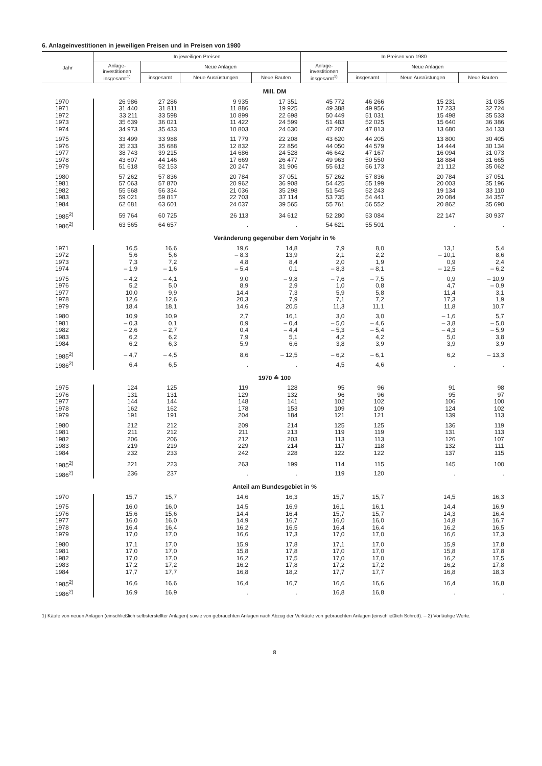6. Anlageinvestitionen in jeweiligen Preisen und in Preisen von 1980
| Jahr | In jeweiligen Preisen | | | | In Preisen von 1980 | | | |
| --- | --- | --- | --- | --- | --- | --- | --- | --- |
| | Anlage- investitionen insgesamt<sup>1)</sup> | Neue Anlagen | | | Anlage- investitionen insgesamt<sup>1)</sup> | Neue Anlagen | | |
| | | insgesamt | Neue Ausrüstungen | Neue Bauten | | insgesamt | Neue Ausrüstungen | Neue Bauten |
| Mill. DM | | | | | | | | |
| 1970 | 26 986 | 27 286 | 9 935 | 17 351 | 45 772 | 46 266 | 15 231 | 31 035 |
| 1971 | 31 440 | 31 811 | 11 886 | 19 925 | 49 388 | 49 956 | 17 233 | 32 724 |
| 1972 | 33 211 | 33 598 | 10 899 | 22 698 | 50 449 | 51 031 | 15 498 | 35 533 |
| 1973 | 35 639 | 36 021 | 11 422 | 24 599 | 51 483 | 52 025 | 15 640 | 36 386 |
| 1974 | 34 973 | 35 433 | 10 803 | 24 630 | 47 207 | 47 813 | 13 680 | 34 133 |
| 1975 | 33 499 | 33 988 | 11 779 | 22 208 | 43 620 | 44 205 | 13 800 | 30 405 |
| 1976 | 35 233 | 35 688 | 12 832 | 22 856 | 44 050 | 44 579 | 14 444 | 30 134 |
| 1977 | 38 743 | 39 215 | 14 686 | 24 528 | 46 642 | 47 167 | 16 094 | 31 073 |
| 1978 | 43 607 | 44 146 | 17 669 | 26 477 | 49 963 | 50 550 | 18 884 | 31 665 |
| 1979 | 51 618 | 52 153 | 20 247 | 31 906 | 55 612 | 56 173 | 21 112 | 35 062 |
| 1980 | 57 262 | 57 836 | 20 784 | 37 051 | 57 262 | 57 836 | 20 784 | 37 051 |
| 1981 | 57 063 | 57 870 | 20 962 | 36 908 | 54 425 | 55 199 | 20 003 | 35 196 |
| 1982 | 55 568 | 56 334 | 21 036 | 35 298 | 51 545 | 52 243 | 19 134 | 33 110 |
| 1983 | 59 021 | 59 817 | 22 703 | 37 114 | 53 735 | 54 441 | 20 084 | 34 357 |
| 1984 | 62 681 | 63 601 | 24 037 | 39 565 | 55 761 | 56 552 | 20 862 | 35 690 |
| 1985<sup>2)</sup> | 59 764 | 60 725 | 26 113 | 34 612 | 52 280 | 53 084 | 22 147 | 30 937 |
| 1986<sup>2)</sup> | 63 565 | 64 657 | . | . | 54 621 | 55 501 | . | . |
| Veränderung gegenüber dem Vorjahr in % | | | | | | | | |
| 1971 | 16,5 | 16,6 | 19,6 | 14,8 | 7,9 | 8,0 | 13,1 | 5,4 |
| 1972 | 5,6 | 5,6 | – 8,3 | 13,9 | 2,1 | 2,2 | – 10,1 | 8,6 |
| 1973 | 7,3 | 7,2 | 4,8 | 8,4 | 2,0 | 1,9 | 0,9 | 2,4 |
| 1974 | – 1,9 | – 1,6 | – 5,4 | 0,1 | – 8,3 | – 8,1 | – 12,5 | – 6,2 |
| 1975 | – 4,2 | – 4,1 | 9,0 | – 9,8 | – 7,6 | – 7,5 | 0,9 | – 10,9 |
| 1976 | 5,2 | 5,0 | 8,9 | 2,9 | 1,0 | 0,8 | 4,7 | – 0,9 |
| 1977 | 10,0 | 9,9 | 14,4 | 7,3 | 5,9 | 5,8 | 11,4 | 3,1 |
| 1978 | 12,6 | 12,6 | 20,3 | 7,9 | 7,1 | 7,2 | 17,3 | 1,9 |
| 1979 | 18,4 | 18,1 | 14,6 | 20,5 | 11,3 | 11,1 | 11,8 | 10,7 |
| 1980 | 10,9 | 10,9 | 2,7 | 16,1 | 3,0 | 3,0 | – 1,6 | 5,7 |
| 1981 | – 0,3 | 0,1 | 0,9 | – 0,4 | – 5,0 | – 4,6 | – 3,8 | – 5,0 |
| 1982 | – 2,6 | – 2,7 | 0,4 | – 4,4 | – 5,3 | – 5,4 | – 4,3 | – 5,9 |
| 1983 | 6,2 | 6,2 | 7,9 | 5,1 | 4,2 | 4,2 | 5,0 | 3,8 |
| 1984 | 6,2 | 6,3 | 5,9 | 6,6 | 3,8 | 3,9 | 3,9 | 3,9 |
| 1985<sup>2)</sup> | – 4,7 | – 4,5 | 8,6 | – 12,5 | – 6,2 | – 6,1 | 6,2 | – 13,3 |
| 1986<sup>2)</sup> | 6,4 | 6,5 | . | . | 4,5 | 4,6 | . | . |
| 1970 ≙ 100 | | | | | | | | |
| 1975 | 124 | 125 | 119 | 128 | 95 | 96 | 91 | 98 |
| 1976 | 131 | 131 | 129 | 132 | 96 | 96 | 95 | 97 |
| 1977 | 144 | 144 | 148 | 141 | 102 | 102 | 106 | 100 |
| 1978 | 162 | 162 | 178 | 153 | 109 | 109 | 124 | 102 |
| 1979 | 191 | 191 | 204 | 184 | 121 | 121 | 139 | 113 |
| 1980 | 212 | 212 | 209 | 214 | 125 | 125 | 136 | 119 |
| 1981 | 211 | 212 | 211 | 213 | 119 | 119 | 131 | 113 |
| 1982 | 206 | 206 | 212 | 203 | 113 | 113 | 126 | 107 |
| 1983 | 219 | 219 | 229 | 214 | 117 | 118 | 132 | 111 |
| 1984 | 232 | 233 | 242 | 228 | 122 | 122 | 137 | 115 |
| 1985<sup>2)</sup> | 221 | 223 | 263 | 199 | 114 | 115 | 145 | 100 |
| 1986<sup>2)</sup> | 236 | 237 | . | . | 119 | 120 | . | . |
| Anteil am Bundesgebiet in % | | | | | | | | |
| 1970 | 15,7 | 15,7 | 14,6 | 16,3 | 15,7 | 15,7 | 14,5 | 16,3 |
| 1975 | 16,0 | 16,0 | 14,5 | 16,9 | 16,1 | 16,1 | 14,4 | 16,9 |
| 1976 | 15,6 | 15,6 | 14,4 | 16,4 | 15,7 | 15,7 | 14,3 | 16,4 |
| 1977 | 16,0 | 16,0 | 14,9 | 16,7 | 16,0 | 16,0 | 14,8 | 16,7 |
| 1978 | 16,4 | 16,4 | 16,2 | 16,5 | 16,4 | 16,4 | 16,2 | 16,5 |
| 1979 | 17,0 | 17,0 | 16,6 | 17,3 | 17,0 | 17,0 | 16,6 | 17,3 |
| 1980 | 17,1 | 17,0 | 15,9 | 17,8 | 17,1 | 17,0 | 15,9 | 17,8 |
| 1981 | 17,0 | 17,0 | 15,8 | 17,8 | 17,0 | 17,0 | 15,8 | 17,8 |
| 1982 | 17,0 | 17,0 | 16,2 | 17,5 | 17,0 | 17,0 | 16,2 | 17,5 |
| 1983 | 17,2 | 17,2 | 16,2 | 17,8 | 17,2 | 17,2 | 16,2 | 17,8 |
| 1984 | 17,7 | 17,7 | 16,8 | 18,2 | 17,7 | 17,7 | 16,8 | 18,3 |
| 1985<sup>2)</sup> | 16,6 | 16,6 | 16,4 | 16,7 | 16,6 | 16,6 | 16,4 | 16,8 |
| 1986<sup>2)</sup> | 16,9 | 16,9 | . | . | 16,8 | 16,8 | . | . |
1) Käufe von neuen Anlagen (einschließlich selbsterstellter Anlagen) sowie von gebrauchten Anlagen nach Abzug der Verkäufe von gebrauchten Anlagen (einschließlich Schrott). – 2) Vorläufige Werte.
8